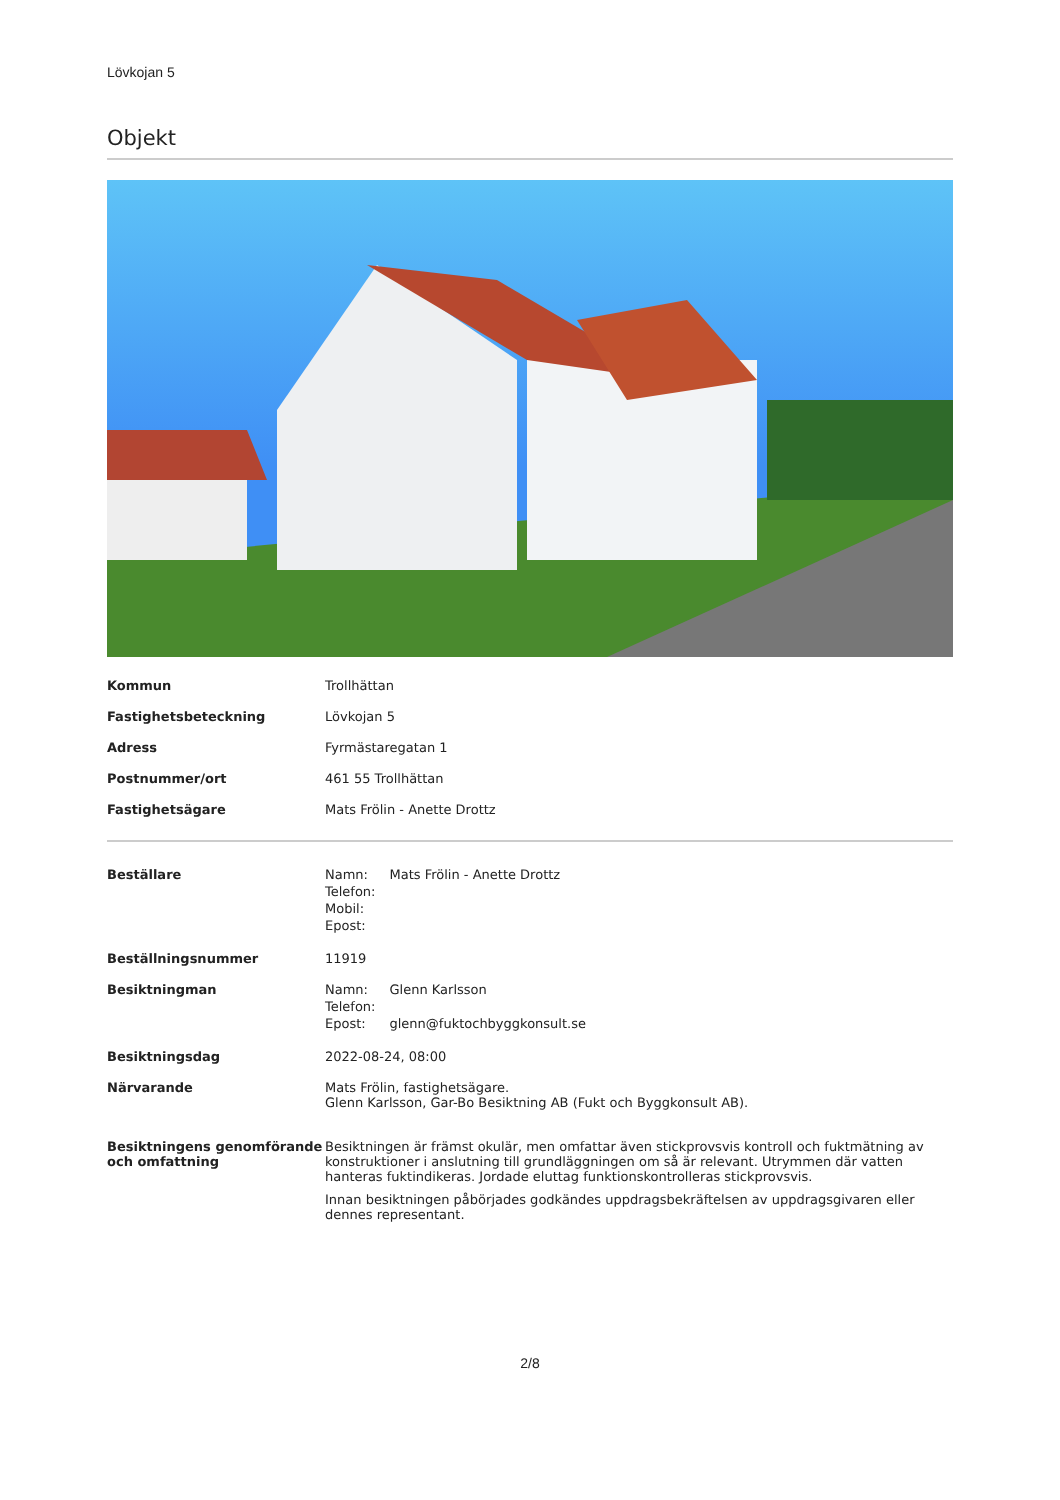Lövkojan 5
Objekt
| Kommun | Trollhättan |
| Fastighetsbeteckning | Lövkojan 5 |
| Adress | Fyrmästaregatan 1 |
| Postnummer/ort | 461 55 Trollhättan |
| Fastighetsägare | Mats Frölin - Anette Drottz |
| Beställare | / Namn: / Mats Frölin - Anette Drottz / / Telefon: / / / Mobil: / / / Epost: / / |
| Beställningsnummer | 11919 |
| Besiktningman | / Namn: / Glenn Karlsson / / Telefon: / / / Epost: / glenn@fuktochbyggkonsult.se / |
| Besiktningsdag | 2022-08-24, 08:00 |
| Närvarande | Mats Frölin, fastighetsägare. Glenn Karlsson, Gar-Bo Besiktning AB (Fukt och Byggkonsult AB). |
| Besiktningens genomförande och omfattning | Besiktningen är främst okulär, men omfattar även stickprovsvis kontroll och fuktmätning av konstruktioner i anslutning till grundläggningen om så är relevant. Utrymmen där vatten hanteras fuktindikeras. Jordade eluttag funktionskontrolleras stickprovsvis. Innan besiktningen påbörjades godkändes uppdragsbekräftelsen av uppdragsgivaren eller dennes representant. |
2/8